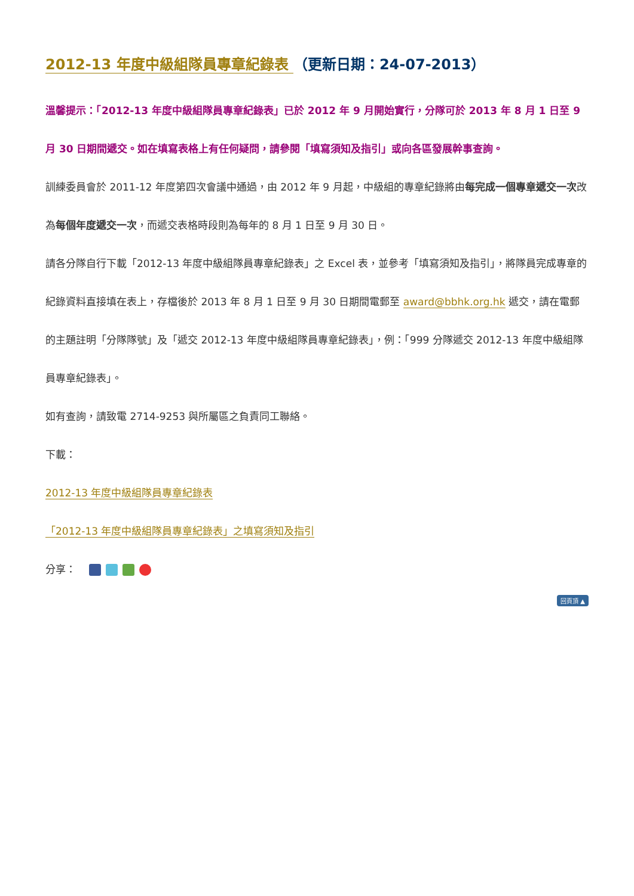2012-13 年度中級組隊員專章紀錄表 （更新日期：24-07-2013）
溫馨提示：「2012-13 年度中級組隊員專章紀錄表」已於 2012 年 9 月開始實行，分隊可於 2013 年 8 月 1 日至 9 月 30 日期間遞交。如在填寫表格上有任何疑問，請參閱「填寫須知及指引」或向各區發展幹事查詢。
訓練委員會於 2011-12 年度第四次會議中通過，由 2012 年 9 月起，中級組的專章紀錄將由每完成一個專章遞交一次改為每個年度遞交一次，而遞交表格時段則為每年的 8 月 1 日至 9 月 30 日。
請各分隊自行下載「2012-13 年度中級組隊員專章紀錄表」之 Excel 表，並參考「填寫須知及指引」，將隊員完成專章的紀錄資料直接填在表上，存檔後於 2013 年 8 月 1 日至 9 月 30 日期間電郵至 award@bbhk.org.hk 遞交，請在電郵的主題註明「分隊隊號」及「遞交 2012-13 年度中級組隊員專章紀錄表」，例：「999 分隊遞交 2012-13 年度中級組隊員專章紀錄表」。
如有查詢，請致電 2714-9253 與所屬區之負責同工聯絡。
下載：
2012-13 年度中級組隊員專章紀錄表
「2012-13 年度中級組隊員專章紀錄表」之填寫須知及指引
分享：
回頁頂 ▲